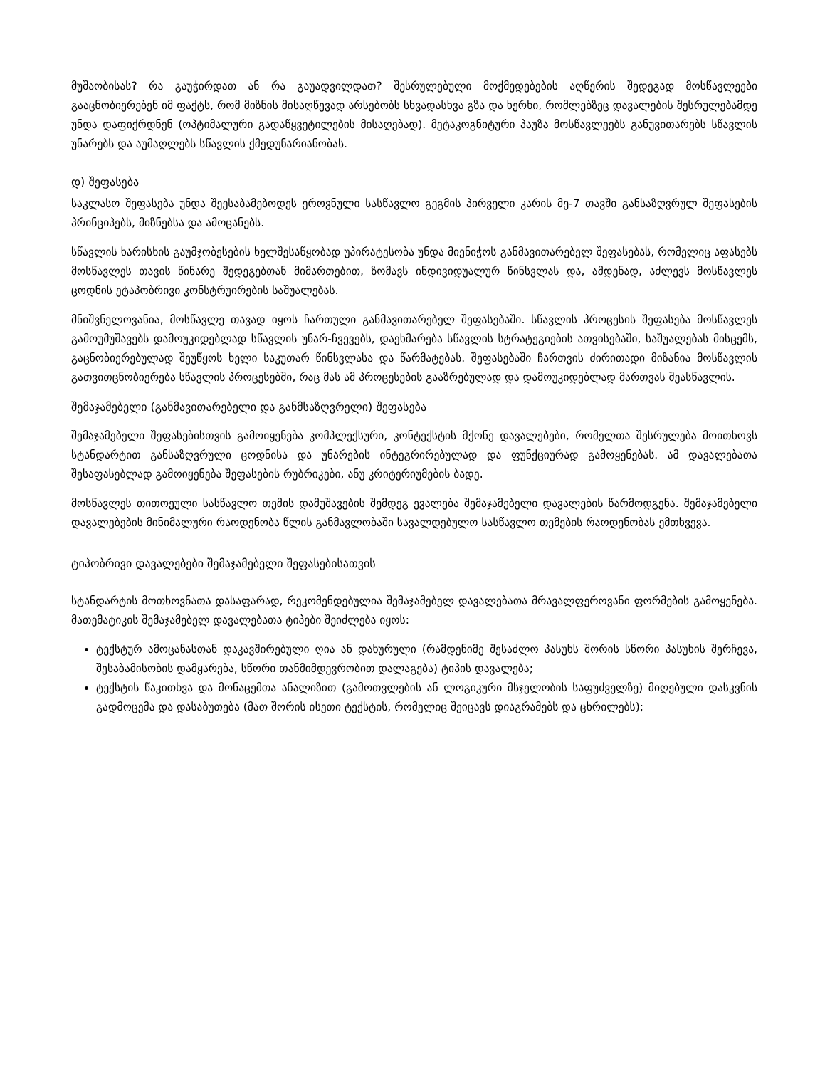მუშაობისას? რა გაუჭირდათ ან რა გაუადვილდათ? შესრულებული მოქმედებების აღწერის შედეგად მოსწავლეები გააცნობიერებენ იმ ფაქტს, რომ მიზნის მისაღწევად არსებობს სხვადასხვა გზა და ხერხი, რომლებზეც დავალების შესრულებამდე უნდა დაფიქრდნენ (ოპტიმალური გადაწყვეტილების მისაღებად). მეტაკოგნიტური პაუზა მოსწავლეებს განუვითარებს სწავლის უნარებს და აუმაღლებს სწავლის ქმედუნარიანობას.
დ) შეფასება
საკლასო შეფასება უნდა შეესაბამებოდეს ეროვნული სასწავლო გეგმის პირველი კარის მე-7 თავში განსაზღვრულ შეფასების პრინციპებს, მიზნებსა და ამოცანებს.
სწავლის ხარისხის გაუმჯობესების ხელშესაწყობად უპირატესობა უნდა მიენიჭოს განმავითარებელ შეფასებას, რომელიც აფასებს მოსწავლეს თავის წინარე შედეგებთან მიმართებით, ზომავს ინდივიდუალურ წინსვლას და, ამდენად, აძლევს მოსწავლეს ცოდნის ეტაპობრივი კონსტრუირების საშუალებას.
მნიშვნელოვანია, მოსწავლე თავად იყოს ჩართული განმავითარებელ შეფასებაში. სწავლის პროცესის შეფასება მოსწავლეს გამოუმუშავებს დამოუკიდებლად სწავლის უნარ-ჩვევებს, დაეხმარება სწავლის სტრატეგიების ათვისებაში, საშუალებას მისცემს, გაცნობიერებულად შეუწყოს ხელი საკუთარ წინსვლასა და წარმატებას. შეფასებაში ჩართვის ძირითადი მიზანია მოსწავლის გათვითცნობიერება სწავლის პროცესებში, რაც მას ამ პროცესების გააზრებულად და დამოუკიდებლად მართვას შეასწავლის.
შემაჯამებელი (განმავითარებელი და განმსაზღვრელი) შეფასება
შემაჯამებელი შეფასებისთვის გამოიყენება კომპლექსური, კონტექსტის მქონე დავალებები, რომელთა შესრულება მოითხოვს სტანდარტით განსაზღვრული ცოდნისა და უნარების ინტეგრირებულად და ფუნქციურად გამოყენებას. ამ დავალებათა შესაფასებლად გამოიყენება შეფასების რუბრიკები, ანუ კრიტერიუმების ბადე.
მოსწავლეს თითოეული სასწავლო თემის დამუშავების შემდეგ ევალება შემაჯამებელი დავალების წარმოდგენა. შემაჯამებელი დავალებების მინიმალური რაოდენობა წლის განმავლობაში სავალდებულო სასწავლო თემების რაოდენობას ემთხვევა.
ტიპობრივი დავალებები შემაჯამებელი შეფასებისათვის
სტანდარტის მოთხოვნათა დასაფარად, რეკომენდებულია შემაჯამებელ დავალებათა მრავალფეროვანი ფორმების გამოყენება. მათემატიკის შემაჯამებელ დავალებათა ტიპები შეიძლება იყოს:
ტექსტურ ამოცანასთან დაკავშირებული ღია ან დახურული (რამდენიმე შესაძლო პასუხს შორის სწორი პასუხის შერჩევა, შესაბამისობის დამყარება, სწორი თანმიმდევრობით დალაგება) ტიპის დავალება;
ტექსტის წაკითხვა და მონაცემთა ანალიზით (გამოთვლების ან ლოგიკური მსჯელობის საფუძველზე) მიღებული დასკვნის გადმოცემა და დასაბუთება (მათ შორის ისეთი ტექსტის, რომელიც შეიცავს დიაგრამებს და ცხრილებს);